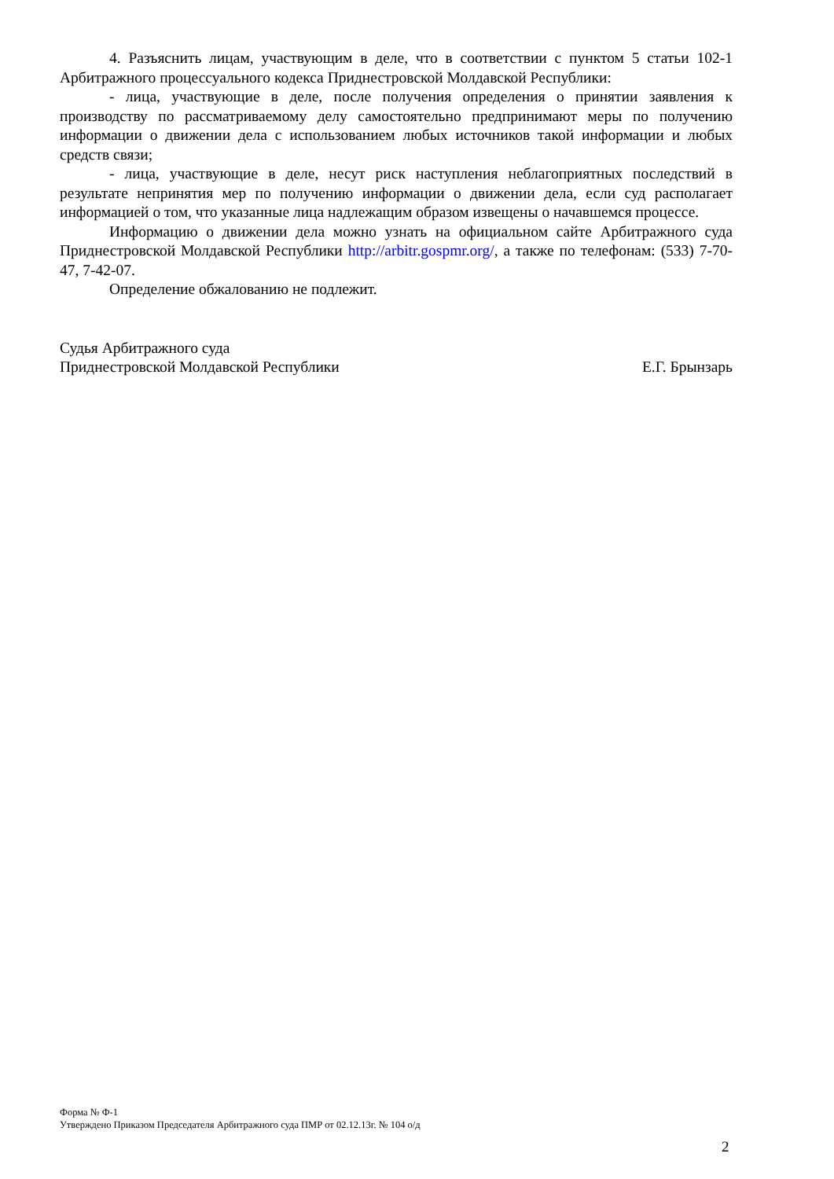4. Разъяснить лицам, участвующим в деле, что в соответствии с пунктом 5 статьи 102-1 Арбитражного процессуального кодекса Приднестровской Молдавской Республики:
- лица, участвующие в деле, после получения определения о принятии заявления к производству по рассматриваемому делу самостоятельно предпринимают меры по получению информации о движении дела с использованием любых источников такой информации и любых средств связи;
- лица, участвующие в деле, несут риск наступления неблагоприятных последствий в результате непринятия мер по получению информации о движении дела, если суд располагает информацией о том, что указанные лица надлежащим образом извещены о начавшемся процессе.
Информацию о движении дела можно узнать на официальном сайте Арбитражного суда Приднестровской Молдавской Республики http://arbitr.gospmr.org/, а также по телефонам: (533) 7-70-47, 7-42-07.
Определение обжалованию не подлежит.
Судья Арбитражного суда
Приднестровской Молдавской Республики
Е.Г. Брынзарь
Форма № Ф-1
Утверждено Приказом Председателя Арбитражного суда ПМР от 02.12.13г. № 104 о/д
2